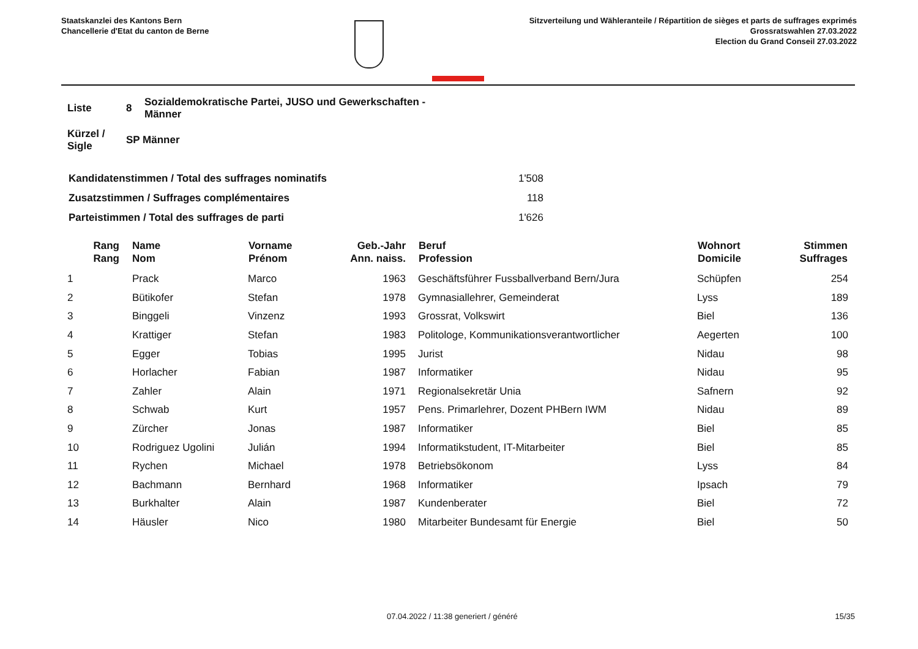Staatskanzlei des Kantons Bern
Chancellerie d'Etat du canton de Berne
Sitzverteilung und Wähleranteile / Répartition de sièges et parts de suffrages exprimés
Grossratswahlen 27.03.2022
Election du Grand Conseil 27.03.2022
| Liste | 8 | Sozialdemokratische Partei, JUSO und Gewerkschaften - Männer |
| Kürzel / Sigle | SP Männer | |
| Kandidatenstimmen / Total des suffrages nominatifs | 1'508 |
| Zusatzstimmen / Suffrages complémentaires | 118 |
| Parteistimmen / Total des suffrages de parti | 1'626 |
| Rang Rang | Name Nom | Vorname Prénom | Geb.-Jahr Ann. naiss. | Beruf Profession | Wohnort Domicile | Stimmen Suffrages |
| --- | --- | --- | --- | --- | --- | --- |
| 1 | Prack | Marco | 1963 | Geschäftsführer Fussballverband Bern/Jura | Schüpfen | 254 |
| 2 | Bütikofer | Stefan | 1978 | Gymnasiallehrer, Gemeinderat | Lyss | 189 |
| 3 | Binggeli | Vinzenz | 1993 | Grossrat, Volkswirt | Biel | 136 |
| 4 | Krattiger | Stefan | 1983 | Politologe, Kommunikationsverantwortlicher | Aegerten | 100 |
| 5 | Egger | Tobias | 1995 | Jurist | Nidau | 98 |
| 6 | Horlacher | Fabian | 1987 | Informatiker | Nidau | 95 |
| 7 | Zahler | Alain | 1971 | Regionalsekretär Unia | Safnern | 92 |
| 8 | Schwab | Kurt | 1957 | Pens. Primarlehrer, Dozent PHBern IWM | Nidau | 89 |
| 9 | Zürcher | Jonas | 1987 | Informatiker | Biel | 85 |
| 10 | Rodriguez Ugolini | Julián | 1994 | Informatikstudent, IT-Mitarbeiter | Biel | 85 |
| 11 | Rychen | Michael | 1978 | Betriebsökonom | Lyss | 84 |
| 12 | Bachmann | Bernhard | 1968 | Informatiker | Ipsach | 79 |
| 13 | Burkhalter | Alain | 1987 | Kundenberater | Biel | 72 |
| 14 | Häusler | Nico | 1980 | Mitarbeiter Bundesamt für Energie | Biel | 50 |
07.04.2022 / 11:38 generiert / généré 15/35